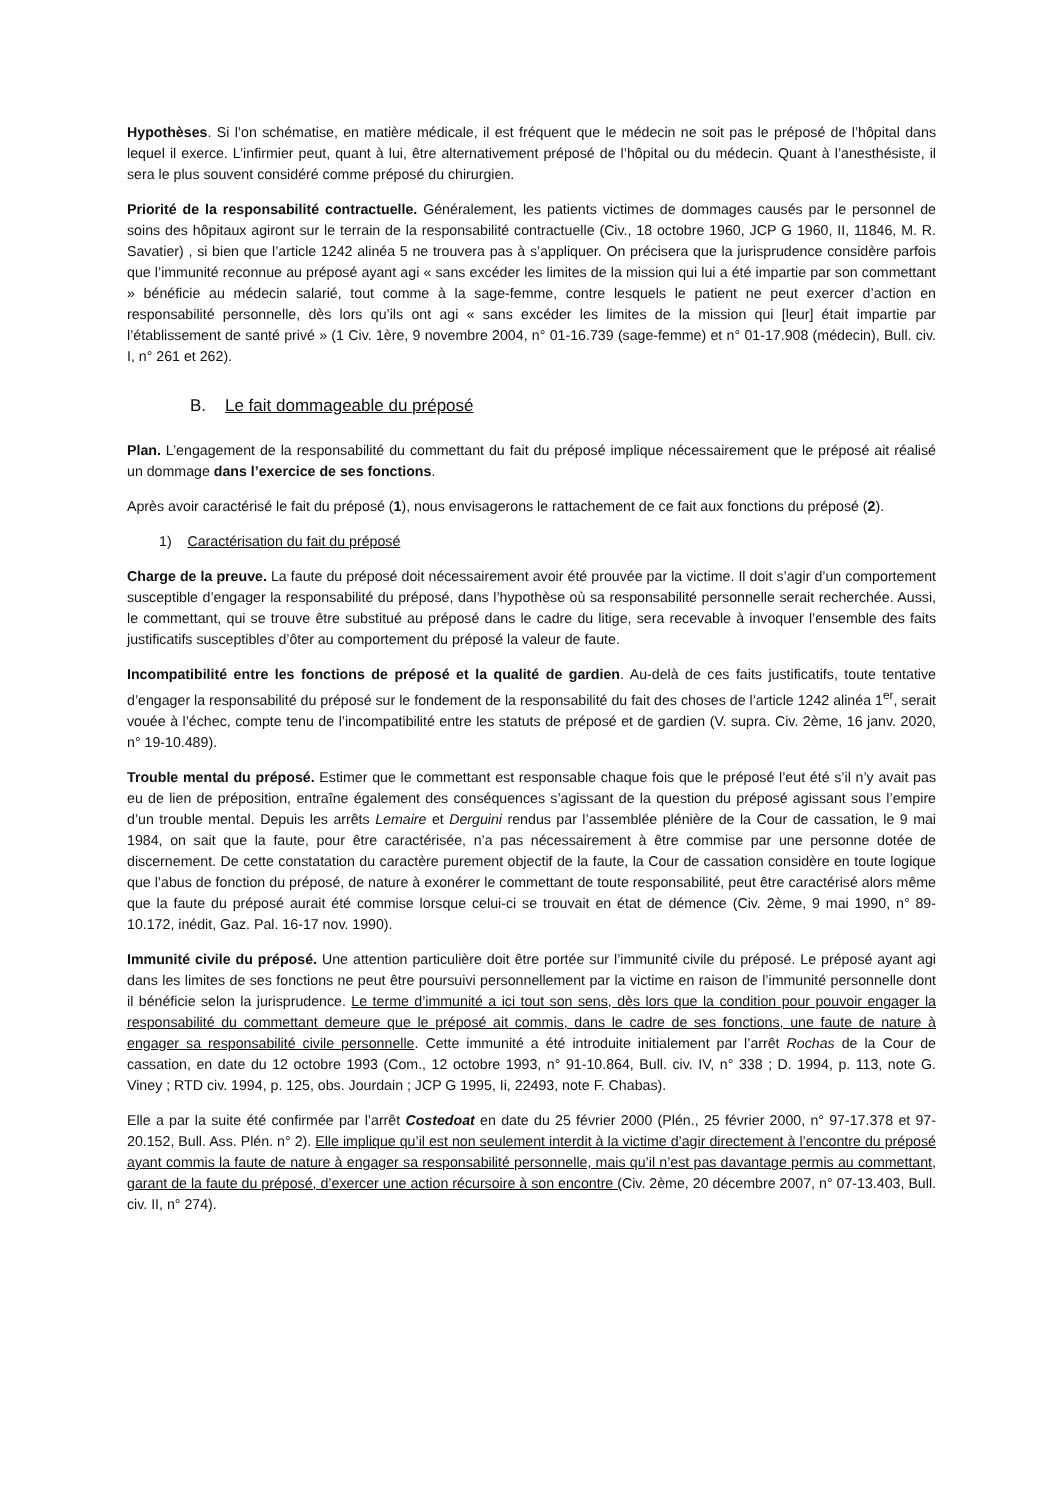Hypothèses. Si l’on schématise, en matière médicale, il est fréquent que le médecin ne soit pas le préposé de l’hôpital dans lequel il exerce. L’infirmier peut, quant à lui, être alternativement préposé de l’hôpital ou du médecin. Quant à l’anesthésiste, il sera le plus souvent considéré comme préposé du chirurgien.
Priorité de la responsabilité contractuelle. Généralement, les patients victimes de dommages causés par le personnel de soins des hôpitaux agiront sur le terrain de la responsabilité contractuelle (Civ., 18 octobre 1960, JCP G 1960, II, 11846, M. R. Savatier) , si bien que l’article 1242 alinéa 5 ne trouvera pas à s’appliquer. On précisera que la jurisprudence considère parfois que l’immunité reconnue au préposé ayant agi « sans excéder les limites de la mission qui lui a été impartie par son commettant » bénéficie au médecin salarié, tout comme à la sage-femme, contre lesquels le patient ne peut exercer d’action en responsabilité personnelle, dès lors qu’ils ont agi « sans excéder les limites de la mission qui [leur] était impartie par l’établissement de santé privé » (1 Civ. 1ère, 9 novembre 2004, n° 01-16.739 (sage-femme) et n° 01-17.908 (médecin), Bull. civ. I, n° 261 et 262).
B. Le fait dommageable du préposé
Plan. L’engagement de la responsabilité du commettant du fait du préposé implique nécessairement que le préposé ait réalisé un dommage dans l’exercice de ses fonctions.
Après avoir caractérisé le fait du préposé (1), nous envisagerons le rattachement de ce fait aux fonctions du préposé (2).
1) Caractérisation du fait du préposé
Charge de la preuve. La faute du préposé doit nécessairement avoir été prouvée par la victime. Il doit s’agir d’un comportement susceptible d’engager la responsabilité du préposé, dans l’hypothèse où sa responsabilité personnelle serait recherchée. Aussi, le commettant, qui se trouve être substitué au préposé dans le cadre du litige, sera recevable à invoquer l’ensemble des faits justificatifs susceptibles d’ôter au comportement du préposé la valeur de faute.
Incompatibilité entre les fonctions de préposé et la qualité de gardien. Au-delà de ces faits justificatifs, toute tentative d’engager la responsabilité du préposé sur le fondement de la responsabilité du fait des choses de l’article 1242 alinéa 1<sup>er</sup>, serait vouée à l’échec, compte tenu de l’incompatibilité entre les statuts de préposé et de gardien (V. supra. Civ. 2ème, 16 janv. 2020, n° 19-10.489).
Trouble mental du préposé. Estimer que le commettant est responsable chaque fois que le préposé l’eut été s’il n’y avait pas eu de lien de préposition, entraîne également des conséquences s’agissant de la question du préposé agissant sous l’empire d’un trouble mental. Depuis les arrêts Lemaire et Derguini rendus par l’assemblée plénière de la Cour de cassation, le 9 mai 1984, on sait que la faute, pour être caractérisée, n’a pas nécessairement à être commise par une personne dotée de discernement. De cette constatation du caractère purement objectif de la faute, la Cour de cassation considère en toute logique que l’abus de fonction du préposé, de nature à exonérer le commettant de toute responsabilité, peut être caractérisé alors même que la faute du préposé aurait été commise lorsque celui-ci se trouvait en état de démence (Civ. 2ème, 9 mai 1990, n° 89-10.172, inédit, Gaz. Pal. 16-17 nov. 1990).
Immunité civile du préposé. Une attention particulière doit être portée sur l’immunité civile du préposé. Le préposé ayant agi dans les limites de ses fonctions ne peut être poursuivi personnellement par la victime en raison de l’immunité personnelle dont il bénéficie selon la jurisprudence. Le terme d’immunité a ici tout son sens, dès lors que la condition pour pouvoir engager la responsabilité du commettant demeure que le préposé ait commis, dans le cadre de ses fonctions, une faute de nature à engager sa responsabilité civile personnelle. Cette immunité a été introduite initialement par l’arrêt Rochas de la Cour de cassation, en date du 12 octobre 1993 (Com., 12 octobre 1993, n° 91-10.864, Bull. civ. IV, n° 338 ; D. 1994, p. 113, note G. Viney ; RTD civ. 1994, p. 125, obs. Jourdain ; JCP G 1995, Ii, 22493, note F. Chabas).
Elle a par la suite été confirmée par l’arrêt Costedoat en date du 25 février 2000 (Plén., 25 février 2000, n° 97-17.378 et 97-20.152, Bull. Ass. Plén. n° 2). Elle implique qu’il est non seulement interdit à la victime d’agir directement à l’encontre du préposé ayant commis la faute de nature à engager sa responsabilité personnelle, mais qu’il n’est pas davantage permis au commettant, garant de la faute du préposé, d’exercer une action récursoire à son encontre (Civ. 2ème, 20 décembre 2007, n° 07-13.403, Bull. civ. II, n° 274).